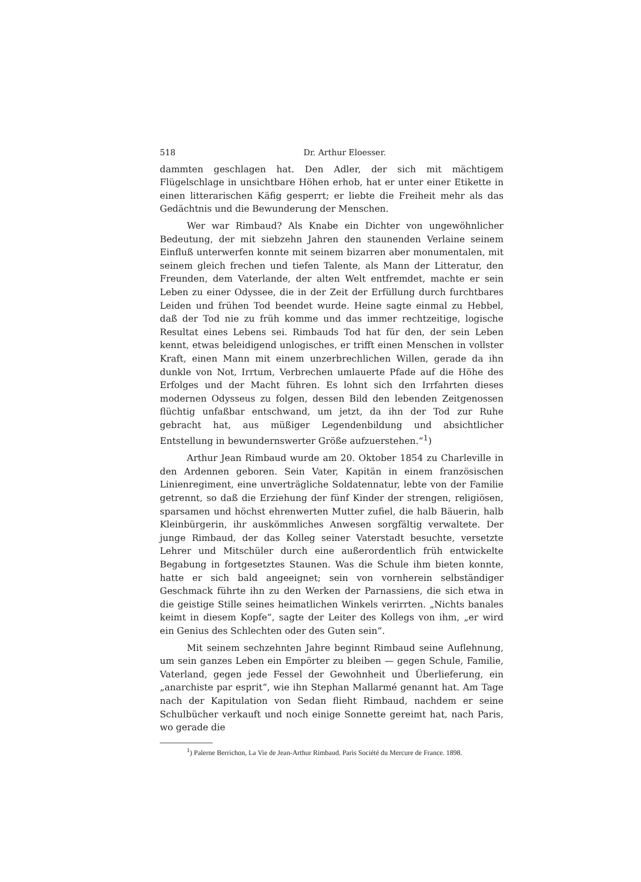518 Dr. Arthur Eloesser.
dammten geschlagen hat. Den Adler, der sich mit mächtigem Flügelschlage in unsichtbare Höhen erhob, hat er unter einer Etikette in einen litterarischen Käfig gesperrt; er liebte die Freiheit mehr als das Gedächtnis und die Bewunderung der Menschen.
Wer war Rimbaud? Als Knabe ein Dichter von ungewöhnlicher Bedeutung, der mit siebzehn Jahren den staunenden Verlaine seinem Einfluß unterwerfen konnte mit seinem bizarren aber monumentalen, mit seinem gleich frechen und tiefen Talente, als Mann der Litteratur, den Freunden, dem Vaterlande, der alten Welt entfremdet, machte er sein Leben zu einer Odyssee, die in der Zeit der Erfüllung durch furchtbares Leiden und frühen Tod beendet wurde. Heine sagte einmal zu Hebbel, daß der Tod nie zu früh komme und das immer rechtzeitige, logische Resultat eines Lebens sei. Rimbauds Tod hat für den, der sein Leben kennt, etwas beleidigend unlogisches, er trifft einen Menschen in vollster Kraft, einen Mann mit einem unzerbrechlichen Willen, gerade da ihn dunkle von Not, Irrtum, Verbrechen umlauerte Pfade auf die Höhe des Erfolges und der Macht führen. Es lohnt sich den Irrfahrten dieses modernen Odysseus zu folgen, dessen Bild den lebenden Zeitgenossen flüchtig unfaßbar entschwand, um jetzt, da ihn der Tod zur Ruhe gebracht hat, aus müßiger Legendenbildung und absichtlicher Entstellung in bewundernswerter Größe aufzuerstehen.“<sup>1</sup>)
Arthur Jean Rimbaud wurde am 20. Oktober 1854 zu Charleville in den Ardennen geboren. Sein Vater, Kapitän in einem französischen Linienregiment, eine unverträgliche Soldatennatur, lebte von der Familie getrennt, so daß die Erziehung der fünf Kinder der strengen, religiösen, sparsamen und höchst ehrenwerten Mutter zufiel, die halb Bäuerin, halb Kleinbürgerin, ihr auskömmliches Anwesen sorgfältig verwaltete. Der junge Rimbaud, der das Kolleg seiner Vaterstadt besuchte, versetzte Lehrer und Mitschüler durch eine außerordentlich früh entwickelte Begabung in fortgesetztes Staunen. Was die Schule ihm bieten konnte, hatte er sich bald angeeignet; sein von vornherein selbständiger Geschmack führte ihn zu den Werken der Parnassiens, die sich etwa in die geistige Stille seines heimatlichen Winkels verirrten. „Nichts banales keimt in diesem Kopfe“, sagte der Leiter des Kollegs von ihm, „er wird ein Genius des Schlechten oder des Guten sein“.
Mit seinem sechzehnten Jahre beginnt Rimbaud seine Auflehnung, um sein ganzes Leben ein Empörter zu bleiben — gegen Schule, Familie, Vaterland, gegen jede Fessel der Gewohnheit und Überlieferung, ein „anarchiste par esprit“, wie ihn Stephan Mallarmé genannt hat. Am Tage nach der Kapitulation von Sedan flieht Rimbaud, nachdem er seine Schulbücher verkauft und noch einige Sonnette gereimt hat, nach Paris, wo gerade die
<sup>1</sup>) Palerne Berrichon, La Vie de Jean-Arthur Rimbaud. Paris Société du Mercure de France. 1898.